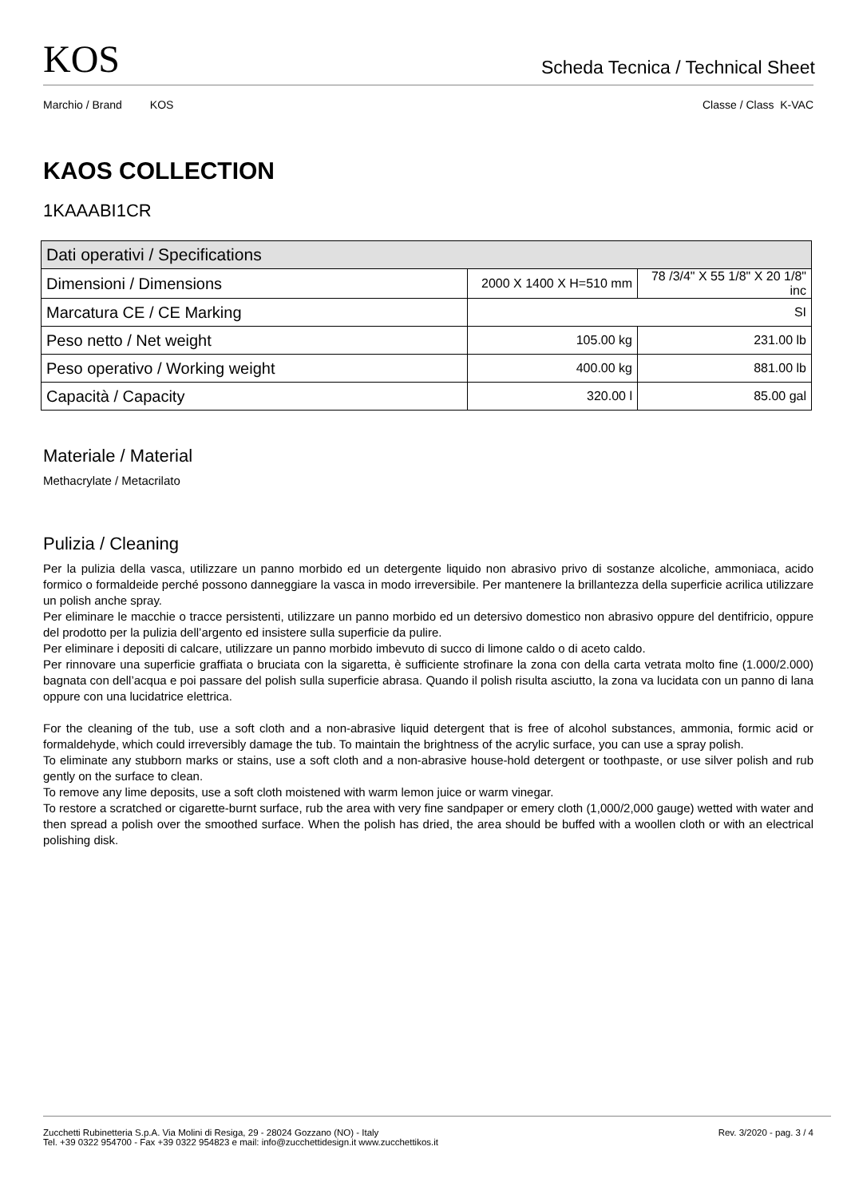KOS
Scheda Tecnica / Technical Sheet
Marchio / Brand KOS Classe / Class K-VAC
KAOS COLLECTION
1KAAABI1CR
| Dati operativi / Specifications | | |
| Dimensioni / Dimensions | 2000 X 1400 X H=510 mm | 78 /3/4" X 55 1/8" X 20 1/8" inc |
| Marcatura CE / CE Marking | SI | |
| Peso netto / Net weight | 105.00 kg | 231.00 lb |
| Peso operativo / Working weight | 400.00 kg | 881.00 lb |
| Capacità / Capacity | 320.00 l | 85.00 gal |
Materiale / Material
Methacrylate / Metacrilato
Pulizia / Cleaning
Per la pulizia della vasca, utilizzare un panno morbido ed un detergente liquido non abrasivo privo di sostanze alcoliche, ammoniaca, acido formico o formaldeide perché possono danneggiare la vasca in modo irreversibile. Per mantenere la brillantezza della superficie acrilica utilizzare un polish anche spray.
Per eliminare le macchie o tracce persistenti, utilizzare un panno morbido ed un detersivo domestico non abrasivo oppure del dentifricio, oppure del prodotto per la pulizia dell’argento ed insistere sulla superficie da pulire.
Per eliminare i depositi di calcare, utilizzare un panno morbido imbevuto di succo di limone caldo o di aceto caldo.
Per rinnovare una superficie graffiata o bruciata con la sigaretta, è sufficiente strofinare la zona con della carta vetrata molto fine (1.000/2.000) bagnata con dell’acqua e poi passare del polish sulla superficie abrasa. Quando il polish risulta asciutto, la zona va lucidata con un panno di lana oppure con una lucidatrice elettrica.
For the cleaning of the tub, use a soft cloth and a non-abrasive liquid detergent that is free of alcohol substances, ammonia, formic acid or formaldehyde, which could irreversibly damage the tub. To maintain the brightness of the acrylic surface, you can use a spray polish.
To eliminate any stubborn marks or stains, use a soft cloth and a non-abrasive house-hold detergent or toothpaste, or use silver polish and rub gently on the surface to clean.
To remove any lime deposits, use a soft cloth moistened with warm lemon juice or warm vinegar.
To restore a scratched or cigarette-burnt surface, rub the area with very fine sandpaper or emery cloth (1,000/2,000 gauge) wetted with water and then spread a polish over the smoothed surface. When the polish has dried, the area should be buffed with a woollen cloth or with an electrical polishing disk.
Zucchetti Rubinetteria S.p.A. Via Molini di Resiga, 29 - 28024 Gozzano (NO) - Italy
Tel. +39 0322 954700 - Fax +39 0322 954823 e mail: info@zucchettidesign.it www.zucchettikos.it
Rev. 3/2020 - pag. 3 / 4